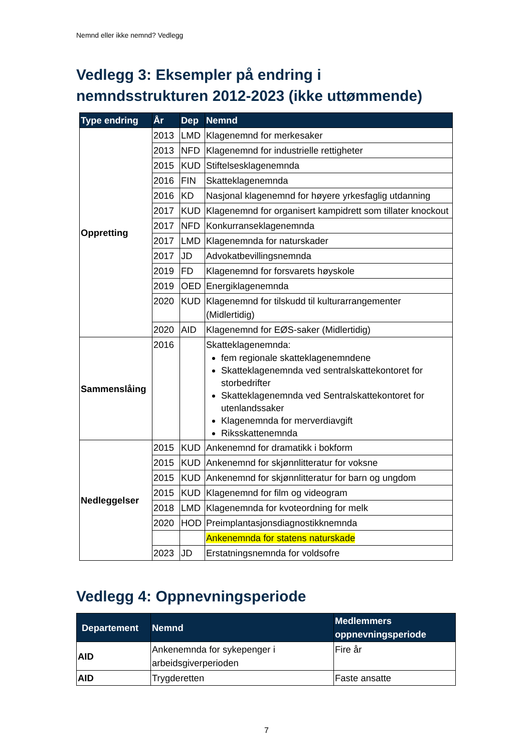Nemnd eller ikke nemnd? Vedlegg
Vedlegg 3: Eksempler på endring i nemndsstrukturen 2012-2023 (ikke uttømmende)
| Type endring | År | Dep | Nemnd |
| --- | --- | --- | --- |
| Oppretting | 2013 | LMD | Klagenemnd for merkesaker |
| | 2013 | NFD | Klagenemnd for industrielle rettigheter |
| | 2015 | KUD | Stiftelsesklagenemnda |
| | 2016 | FIN | Skatteklagenemnda |
| | 2016 | KD | Nasjonal klagenemnd for høyere yrkesfaglig utdanning |
| | 2017 | KUD | Klagenemnd for organisert kampidrett som tillater knockout |
| | 2017 | NFD | Konkurranseklagenemnda |
| | 2017 | LMD | Klagenemnda for naturskader |
| | 2017 | JD | Advokatbevillingsnemnda |
| | 2019 | FD | Klagenemnd for forsvarets høyskole |
| | 2019 | OED | Energiklagenemnda |
| | 2020 | KUD | Klagenemnd for tilskudd til kulturarrangementer (Midlertidig) |
| | 2020 | AID | Klagenemnd for EØS-saker (Midlertidig) |
| Sammenslåing | 2016 | | Skatteklagenemnda: fem regionale skatteklagenemndene Skatteklagenemnda ved sentralskattekontoret for storbedrifter Skatteklagenemnda ved Sentralskattekontoret for utenlandssaker Klagenemnda for merverdiavgift Riksskattenemnda |
| Nedleggelser | 2015 | KUD | Ankenemnd for dramatikk i bokform |
| | 2015 | KUD | Ankenemnd for skjønnlitteratur for voksne |
| | 2015 | KUD | Ankenemnd for skjønnlitteratur for barn og ungdom |
| | 2015 | KUD | Klagenemnd for film og videogram |
| | 2018 | LMD | Klagenemnda for kvoteordning for melk |
| | 2020 | HOD | Preimplantasjonsdiagnostikknemnda |
| | | | Ankenemnda for statens naturskade |
| | 2023 | JD | Erstatningsnemnda for voldsofre |
Vedlegg 4: Oppnevningsperiode
| Departement | Nemnd | Medlemmers oppnevningsperiode |
| --- | --- | --- |
| AID | Ankenemnda for sykepenger i arbeidsgiverperioden | Fire år |
| AID | Trygderetten | Faste ansatte |
7